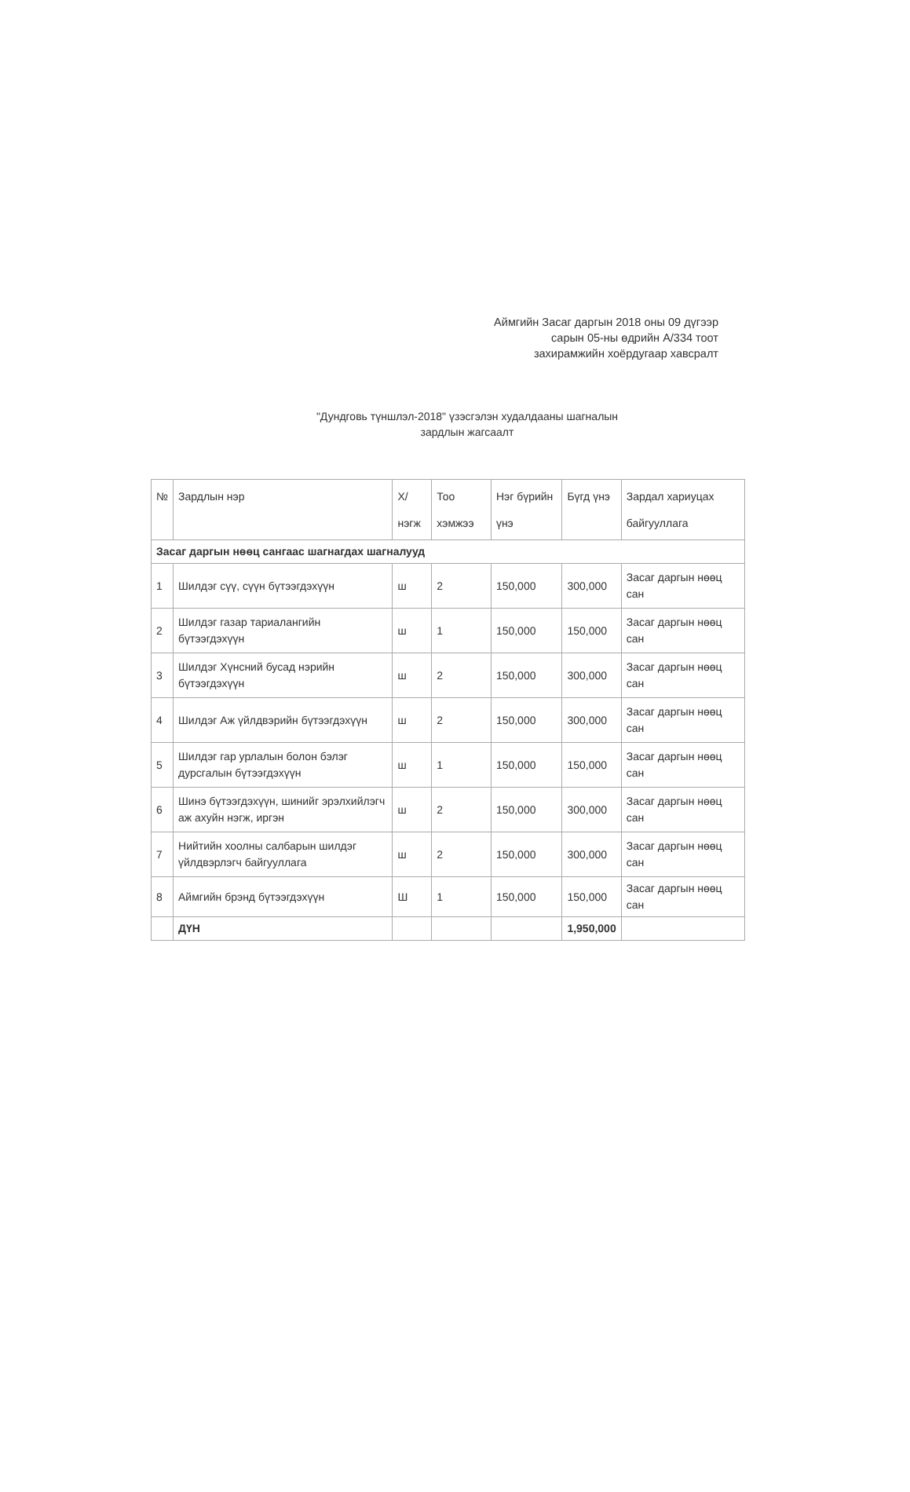Аймгийн Засаг даргын 2018 оны 09 дүгээр сарын 05-ны өдрийн А/334 тоот захирамжийн хоёрдугаар хавсралт
"Дундговь түншлэл-2018" үзэсгэлэн худалдааны шагналын зардлын жагсаалт
| № | Зардлын нэр | Х/нэгж | Тоо хэмжээ | Нэг бүрийн үнэ | Бүгд үнэ | Зардал хариуцах байгууллага |
| --- | --- | --- | --- | --- | --- | --- |
| Засаг даргын нөөц сангаас шагнагдах шагналууд | | | | | | |
| 1 | Шилдэг сүү, сүүн бүтээгдэхүүн | ш | 2 | 150,000 | 300,000 | Засаг даргын нөөц сан |
| 2 | Шилдэг газар тариалангийн бүтээгдэхүүн | ш | 1 | 150,000 | 150,000 | Засаг даргын нөөц сан |
| 3 | Шилдэг Хүнсний бусад нэрийн бүтээгдэхүүн | ш | 2 | 150,000 | 300,000 | Засаг даргын нөөц сан |
| 4 | Шилдэг Аж үйлдвэрийн бүтээгдэхүүн | ш | 2 | 150,000 | 300,000 | Засаг даргын нөөц сан |
| 5 | Шилдэг гар урлалын болон бэлэг дурсгалын бүтээгдэхүүн | ш | 1 | 150,000 | 150,000 | Засаг даргын нөөц сан |
| 6 | Шинэ бүтээгдэхүүн, шинийг эрэлхийлэгч аж ахуйн нэгж, иргэн | ш | 2 | 150,000 | 300,000 | Засаг даргын нөөц сан |
| 7 | Нийтийн хоолны салбарын шилдэг үйлдвэрлэгч байгууллага | ш | 2 | 150,000 | 300,000 | Засаг даргын нөөц сан |
| 8 | Аймгийн брэнд бүтээгдэхүүн | Ш | 1 | 150,000 | 150,000 | Засаг даргын нөөц сан |
| | ДҮН | | | | 1,950,000 | |